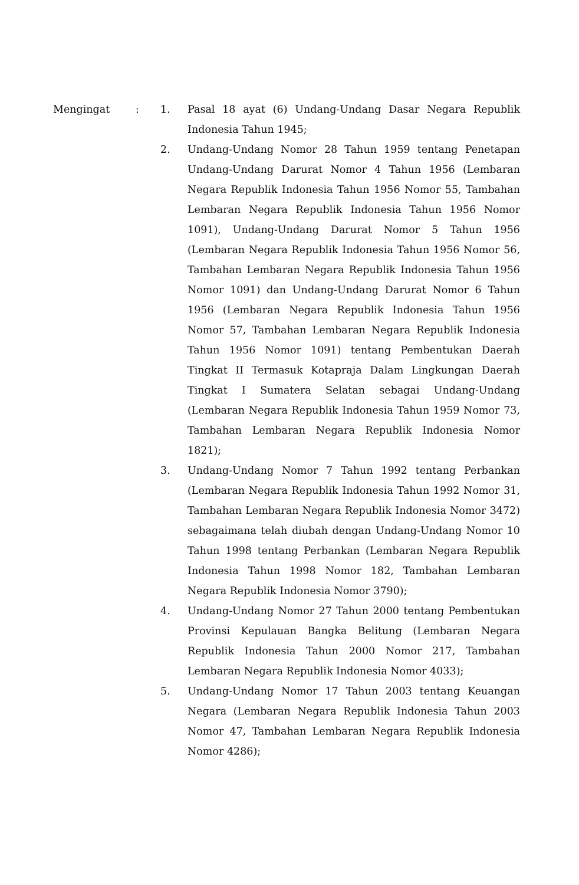Mengingat : 1. Pasal 18 ayat (6) Undang-Undang Dasar Negara Republik Indonesia Tahun 1945;
2. Undang-Undang Nomor 28 Tahun 1959 tentang Penetapan Undang-Undang Darurat Nomor 4 Tahun 1956 (Lembaran Negara Republik Indonesia Tahun 1956 Nomor 55, Tambahan Lembaran Negara Republik Indonesia Tahun 1956 Nomor 1091), Undang-Undang Darurat Nomor 5 Tahun 1956 (Lembaran Negara Republik Indonesia Tahun 1956 Nomor 56, Tambahan Lembaran Negara Republik Indonesia Tahun 1956 Nomor 1091) dan Undang-Undang Darurat Nomor 6 Tahun 1956 (Lembaran Negara Republik Indonesia Tahun 1956 Nomor 57, Tambahan Lembaran Negara Republik Indonesia Tahun 1956 Nomor 1091) tentang Pembentukan Daerah Tingkat II Termasuk Kotapraja Dalam Lingkungan Daerah Tingkat I Sumatera Selatan sebagai Undang-Undang (Lembaran Negara Republik Indonesia Tahun 1959 Nomor 73, Tambahan Lembaran Negara Republik Indonesia Nomor 1821);
3. Undang-Undang Nomor 7 Tahun 1992 tentang Perbankan (Lembaran Negara Republik Indonesia Tahun 1992 Nomor 31, Tambahan Lembaran Negara Republik Indonesia Nomor 3472) sebagaimana telah diubah dengan Undang-Undang Nomor 10 Tahun 1998 tentang Perbankan (Lembaran Negara Republik Indonesia Tahun 1998 Nomor 182, Tambahan Lembaran Negara Republik Indonesia Nomor 3790);
4. Undang-Undang Nomor 27 Tahun 2000 tentang Pembentukan Provinsi Kepulauan Bangka Belitung (Lembaran Negara Republik Indonesia Tahun 2000 Nomor 217, Tambahan Lembaran Negara Republik Indonesia Nomor 4033);
5. Undang-Undang Nomor 17 Tahun 2003 tentang Keuangan Negara (Lembaran Negara Republik Indonesia Tahun 2003 Nomor 47, Tambahan Lembaran Negara Republik Indonesia Nomor 4286);